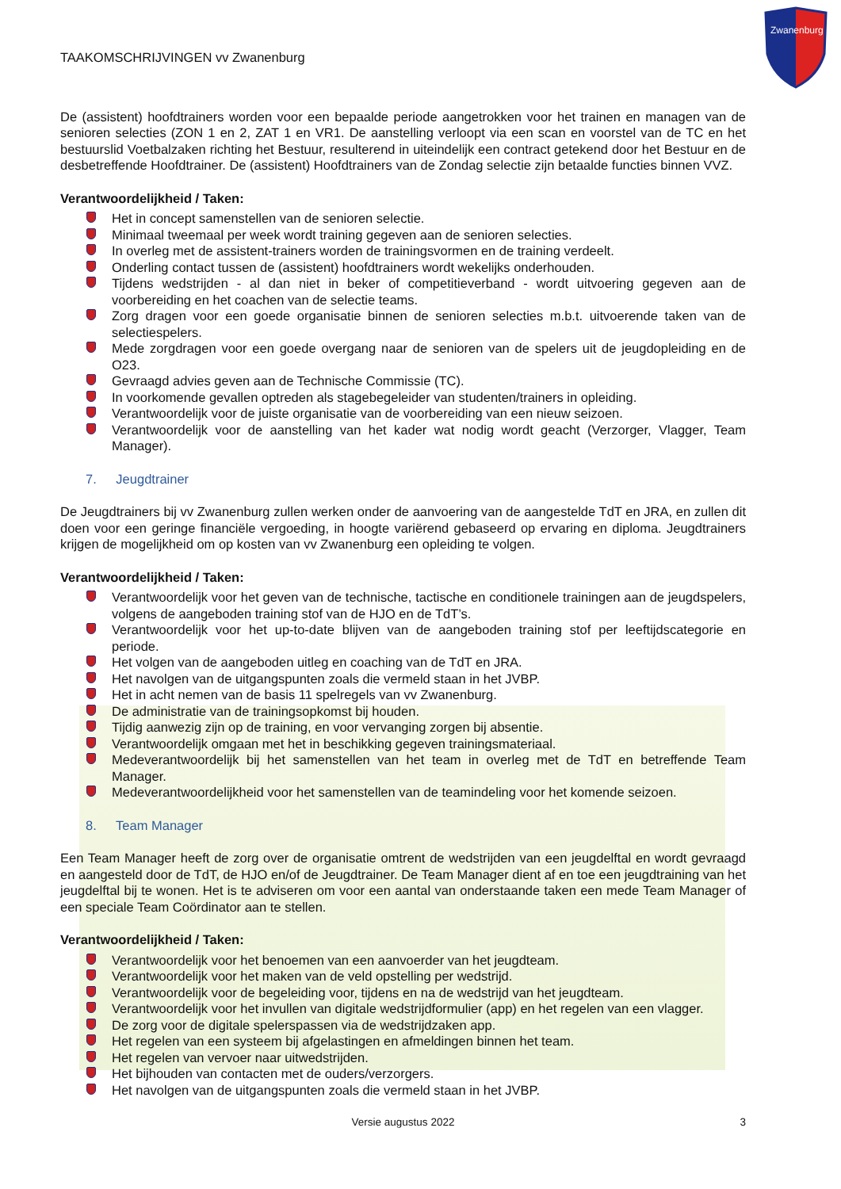Zwanenburg
TAAKOMSCHRIJVINGEN vv Zwanenburg
De (assistent) hoofdtrainers worden voor een bepaalde periode aangetrokken voor het trainen en managen van de senioren selecties (ZON 1 en 2, ZAT 1 en VR1. De aanstelling verloopt via een scan en voorstel van de TC en het bestuurslid Voetbalzaken richting het Bestuur, resulterend in uiteindelijk een contract getekend door het Bestuur en de desbetreffende Hoofdtrainer. De (assistent) Hoofdtrainers van de Zondag selectie zijn betaalde functies binnen VVZ.
Verantwoordelijkheid / Taken:
Het in concept samenstellen van de senioren selectie.
Minimaal tweemaal per week wordt training gegeven aan de senioren selecties.
In overleg met de assistent-trainers worden de trainingsvormen en de training verdeelt.
Onderling contact tussen de (assistent) hoofdtrainers wordt wekelijks onderhouden.
Tijdens wedstrijden - al dan niet in beker of competitieverband - wordt uitvoering gegeven aan de voorbereiding en het coachen van de selectie teams.
Zorg dragen voor een goede organisatie binnen de senioren selecties m.b.t. uitvoerende taken van de selectiespelers.
Mede zorgdragen voor een goede overgang naar de senioren van de spelers uit de jeugdopleiding en de O23.
Gevraagd advies geven aan de Technische Commissie (TC).
In voorkomende gevallen optreden als stagebegeleider van studenten/trainers in opleiding.
Verantwoordelijk voor de juiste organisatie van de voorbereiding van een nieuw seizoen.
Verantwoordelijk voor de aanstelling van het kader wat nodig wordt geacht (Verzorger, Vlagger, Team Manager).
7. Jeugdtrainer
De Jeugdtrainers bij vv Zwanenburg zullen werken onder de aanvoering van de aangestelde TdT en JRA, en zullen dit doen voor een geringe financiële vergoeding, in hoogte variërend gebaseerd op ervaring en diploma. Jeugdtrainers krijgen de mogelijkheid om op kosten van vv Zwanenburg een opleiding te volgen.
Verantwoordelijkheid / Taken:
Verantwoordelijk voor het geven van de technische, tactische en conditionele trainingen aan de jeugdspelers, volgens de aangeboden training stof van de HJO en de TdT’s.
Verantwoordelijk voor het up-to-date blijven van de aangeboden training stof per leeftijdscategorie en periode.
Het volgen van de aangeboden uitleg en coaching van de TdT en JRA.
Het navolgen van de uitgangspunten zoals die vermeld staan in het JVBP.
Het in acht nemen van de basis 11 spelregels van vv Zwanenburg.
De administratie van de trainingsopkomst bij houden.
Tijdig aanwezig zijn op de training, en voor vervanging zorgen bij absentie.
Verantwoordelijk omgaan met het in beschikking gegeven trainingsmateriaal.
Medeverantwoordelijk bij het samenstellen van het team in overleg met de TdT en betreffende Team Manager.
Medeverantwoordelijkheid voor het samenstellen van de teamindeling voor het komende seizoen.
8. Team Manager
Een Team Manager heeft de zorg over de organisatie omtrent de wedstrijden van een jeugdelftal en wordt gevraagd en aangesteld door de TdT, de HJO en/of de Jeugdtrainer. De Team Manager dient af en toe een jeugdtraining van het jeugdelftal bij te wonen. Het is te adviseren om voor een aantal van onderstaande taken een mede Team Manager of een speciale Team Coördinator aan te stellen.
Verantwoordelijkheid / Taken:
Verantwoordelijk voor het benoemen van een aanvoerder van het jeugdteam.
Verantwoordelijk voor het maken van de veld opstelling per wedstrijd.
Verantwoordelijk voor de begeleiding voor, tijdens en na de wedstrijd van het jeugdteam.
Verantwoordelijk voor het invullen van digitale wedstrijdformulier (app) en het regelen van een vlagger.
De zorg voor de digitale spelerspassen via de wedstrijdzaken app.
Het regelen van een systeem bij afgelastingen en afmeldingen binnen het team.
Het regelen van vervoer naar uitwedstrijden.
Het bijhouden van contacten met de ouders/verzorgers.
Het navolgen van de uitgangspunten zoals die vermeld staan in het JVBP.
Versie augustus 2022 3